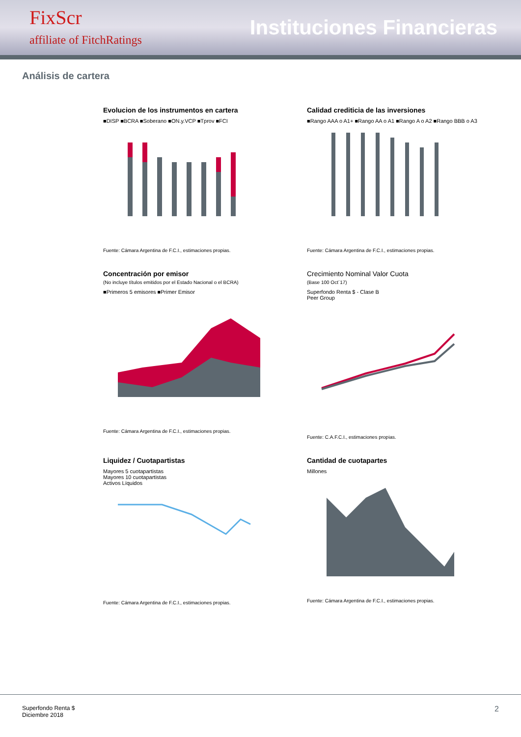FixScr
affiliate of FitchRatings
Instituciones Financieras
Análisis de cartera
Evolucion de los instrumentos en cartera
■DISP ■BCRA ■Soberano ■ON.y.VCP ■Tprov ■FCI
Fuente: Cámara Argentina de F.C.I., estimaciones propias.
Calidad crediticia de las inversiones
■Rango AAA o A1+ ■Rango AA o A1 ■Rango A o A2 ■Rango BBB o A3
Fuente: Cámara Argentina de F.C.I., estimaciones propias.
Concentración por emisor
(No incluye títulos emitidos por el Estado Nacional o el BCRA)
■Primeros 5 emisores ■Primer Emisor
Fuente: Cámara Argentina de F.C.I., estimaciones propias.
Crecimiento Nominal Valor Cuota
(Base 100 Oct´17)
Superfondo Renta $ - Clase B
Peer Group
Fuente: C.A.F.C.I., estimaciones propias.
Liquidez / Cuotapartistas
Mayores 5 cuotapartistas
Mayores 10 cuotapartistas
Activos Líquidos
Fuente: Cámara Argentina de F.C.I., estimaciones propias.
Cantidad de cuotapartes
Millones
Fuente: Cámara Argentina de F.C.I., estimaciones propias.
Superfondo Renta $
Diciembre 2018
2